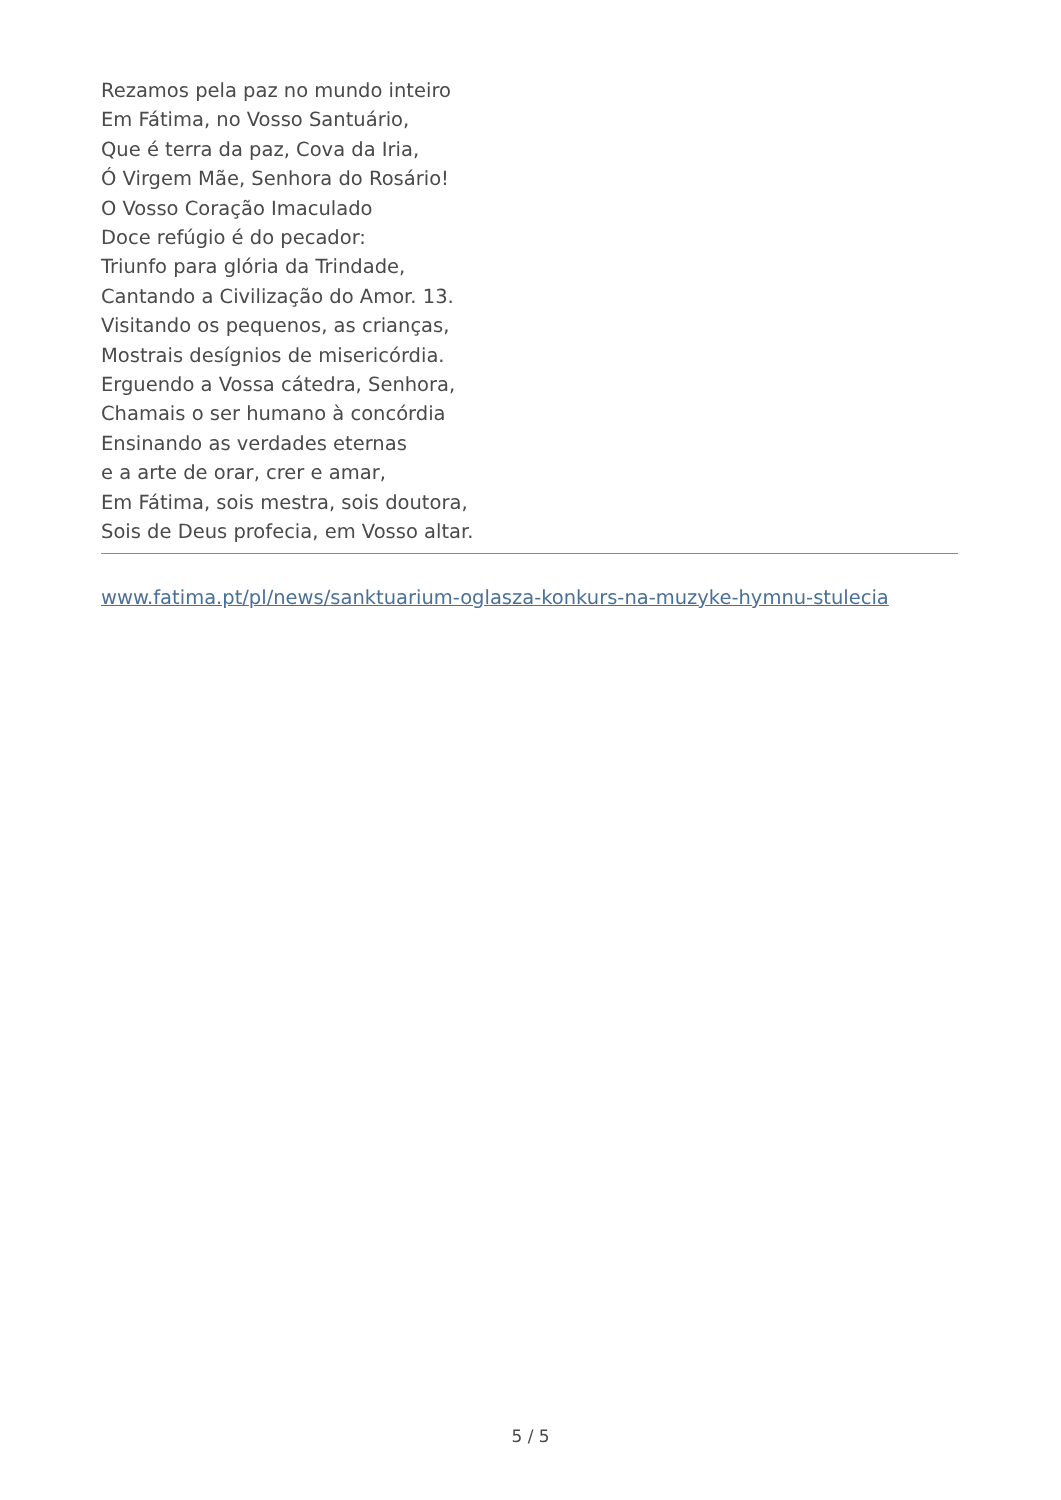Rezamos pela paz no mundo inteiro
Em Fátima, no Vosso Santuário,
Que é terra da paz, Cova da Iria,
Ó Virgem Mãe, Senhora do Rosário!
O Vosso Coração Imaculado
Doce refúgio é do pecador:
Triunfo para glória da Trindade,
Cantando a Civilização do Amor. 13.
Visitando os pequenos, as crianças,
Mostrais desígnios de misericórdia.
Erguendo a Vossa cátedra, Senhora,
Chamais o ser humano à concórdia
Ensinando as verdades eternas
e a arte de orar, crer e amar,
Em Fátima, sois mestra, sois doutora,
Sois de Deus profecia, em Vosso altar.
www.fatima.pt/pl/news/sanktuarium-oglasza-konkurs-na-muzyke-hymnu-stulecia
5 / 5